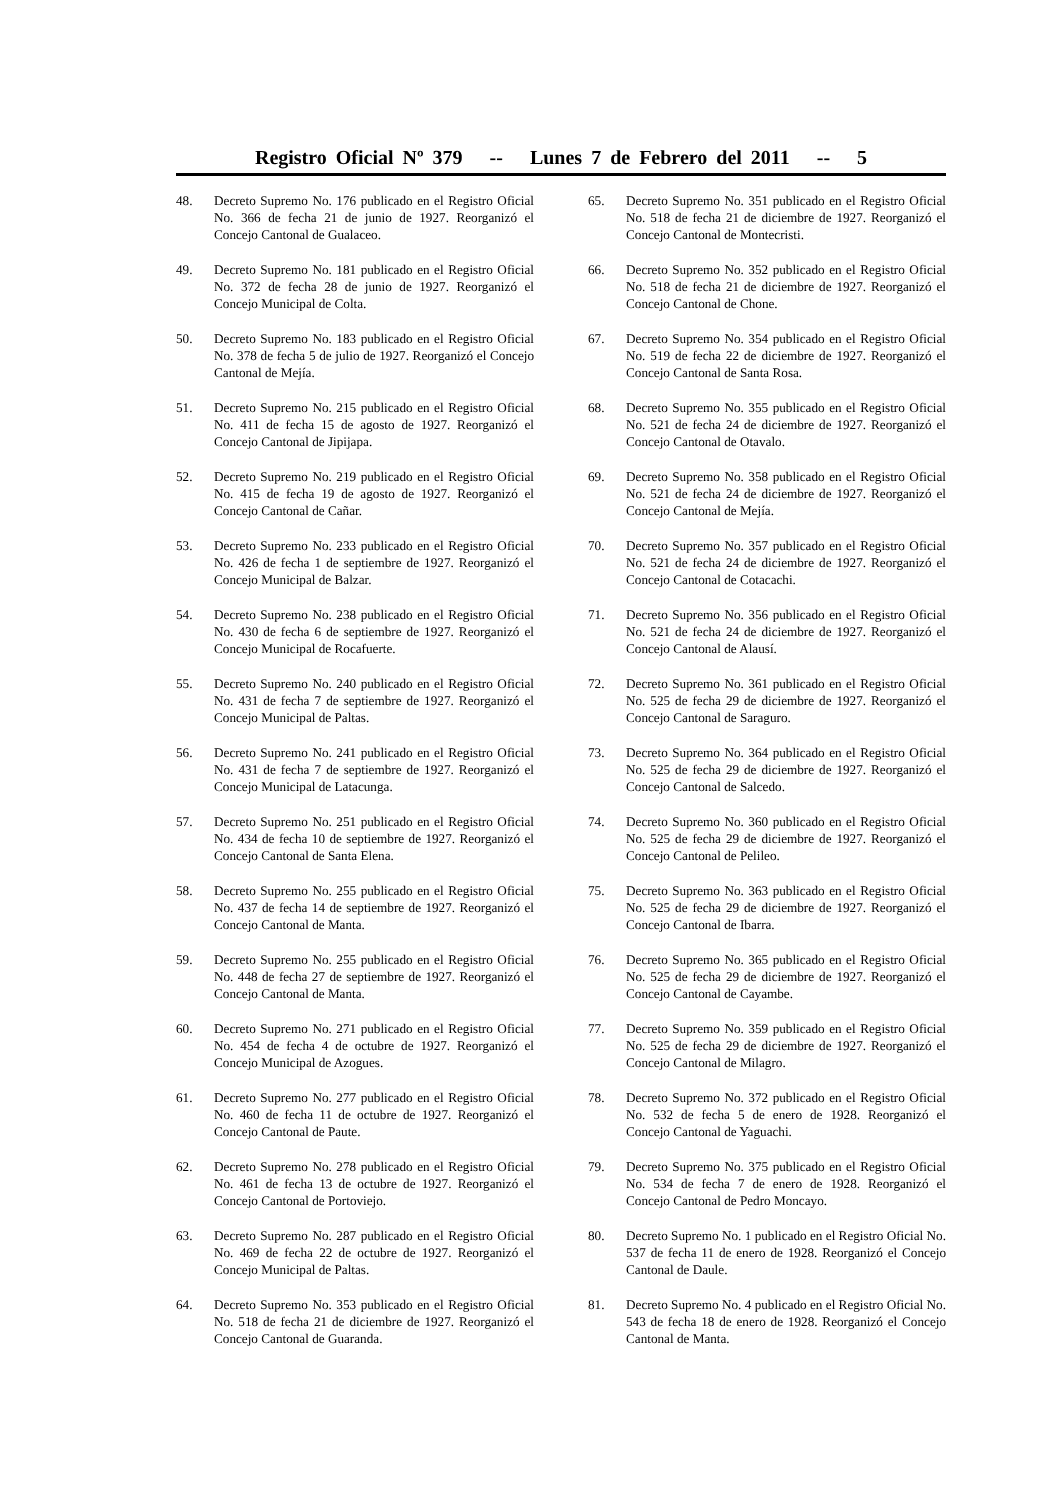Registro Oficial Nº 379 -- Lunes 7 de Febrero del 2011 -- 5
48. Decreto Supremo No. 176 publicado en el Registro Oficial No. 366 de fecha 21 de junio de 1927. Reorganizó el Concejo Cantonal de Gualaceo.
49. Decreto Supremo No. 181 publicado en el Registro Oficial No. 372 de fecha 28 de junio de 1927. Reorganizó el Concejo Municipal de Colta.
50. Decreto Supremo No. 183 publicado en el Registro Oficial No. 378 de fecha 5 de julio de 1927. Reorganizó el Concejo Cantonal de Mejía.
51. Decreto Supremo No. 215 publicado en el Registro Oficial No. 411 de fecha 15 de agosto de 1927. Reorganizó el Concejo Cantonal de Jipijapa.
52. Decreto Supremo No. 219 publicado en el Registro Oficial No. 415 de fecha 19 de agosto de 1927. Reorganizó el Concejo Cantonal de Cañar.
53. Decreto Supremo No. 233 publicado en el Registro Oficial No. 426 de fecha 1 de septiembre de 1927. Reorganizó el Concejo Municipal de Balzar.
54. Decreto Supremo No. 238 publicado en el Registro Oficial No. 430 de fecha 6 de septiembre de 1927. Reorganizó el Concejo Municipal de Rocafuerte.
55. Decreto Supremo No. 240 publicado en el Registro Oficial No. 431 de fecha 7 de septiembre de 1927. Reorganizó el Concejo Municipal de Paltas.
56. Decreto Supremo No. 241 publicado en el Registro Oficial No. 431 de fecha 7 de septiembre de 1927. Reorganizó el Concejo Municipal de Latacunga.
57. Decreto Supremo No. 251 publicado en el Registro Oficial No. 434 de fecha 10 de septiembre de 1927. Reorganizó el Concejo Cantonal de Santa Elena.
58. Decreto Supremo No. 255 publicado en el Registro Oficial No. 437 de fecha 14 de septiembre de 1927. Reorganizó el Concejo Cantonal de Manta.
59. Decreto Supremo No. 255 publicado en el Registro Oficial No. 448 de fecha 27 de septiembre de 1927. Reorganizó el Concejo Cantonal de Manta.
60. Decreto Supremo No. 271 publicado en el Registro Oficial No. 454 de fecha 4 de octubre de 1927. Reorganizó el Concejo Municipal de Azogues.
61. Decreto Supremo No. 277 publicado en el Registro Oficial No. 460 de fecha 11 de octubre de 1927. Reorganizó el Concejo Cantonal de Paute.
62. Decreto Supremo No. 278 publicado en el Registro Oficial No. 461 de fecha 13 de octubre de 1927. Reorganizó el Concejo Cantonal de Portoviejo.
63. Decreto Supremo No. 287 publicado en el Registro Oficial No. 469 de fecha 22 de octubre de 1927. Reorganizó el Concejo Municipal de Paltas.
64. Decreto Supremo No. 353 publicado en el Registro Oficial No. 518 de fecha 21 de diciembre de 1927. Reorganizó el Concejo Cantonal de Guaranda.
65. Decreto Supremo No. 351 publicado en el Registro Oficial No. 518 de fecha 21 de diciembre de 1927. Reorganizó el Concejo Cantonal de Montecristi.
66. Decreto Supremo No. 352 publicado en el Registro Oficial No. 518 de fecha 21 de diciembre de 1927. Reorganizó el Concejo Cantonal de Chone.
67. Decreto Supremo No. 354 publicado en el Registro Oficial No. 519 de fecha 22 de diciembre de 1927. Reorganizó el Concejo Cantonal de Santa Rosa.
68. Decreto Supremo No. 355 publicado en el Registro Oficial No. 521 de fecha 24 de diciembre de 1927. Reorganizó el Concejo Cantonal de Otavalo.
69. Decreto Supremo No. 358 publicado en el Registro Oficial No. 521 de fecha 24 de diciembre de 1927. Reorganizó el Concejo Cantonal de Mejía.
70. Decreto Supremo No. 357 publicado en el Registro Oficial No. 521 de fecha 24 de diciembre de 1927. Reorganizó el Concejo Cantonal de Cotacachi.
71. Decreto Supremo No. 356 publicado en el Registro Oficial No. 521 de fecha 24 de diciembre de 1927. Reorganizó el Concejo Cantonal de Alausí.
72. Decreto Supremo No. 361 publicado en el Registro Oficial No. 525 de fecha 29 de diciembre de 1927. Reorganizó el Concejo Cantonal de Saraguro.
73. Decreto Supremo No. 364 publicado en el Registro Oficial No. 525 de fecha 29 de diciembre de 1927. Reorganizó el Concejo Cantonal de Salcedo.
74. Decreto Supremo No. 360 publicado en el Registro Oficial No. 525 de fecha 29 de diciembre de 1927. Reorganizó el Concejo Cantonal de Pelileo.
75. Decreto Supremo No. 363 publicado en el Registro Oficial No. 525 de fecha 29 de diciembre de 1927. Reorganizó el Concejo Cantonal de Ibarra.
76. Decreto Supremo No. 365 publicado en el Registro Oficial No. 525 de fecha 29 de diciembre de 1927. Reorganizó el Concejo Cantonal de Cayambe.
77. Decreto Supremo No. 359 publicado en el Registro Oficial No. 525 de fecha 29 de diciembre de 1927. Reorganizó el Concejo Cantonal de Milagro.
78. Decreto Supremo No. 372 publicado en el Registro Oficial No. 532 de fecha 5 de enero de 1928. Reorganizó el Concejo Cantonal de Yaguachi.
79. Decreto Supremo No. 375 publicado en el Registro Oficial No. 534 de fecha 7 de enero de 1928. Reorganizó el Concejo Cantonal de Pedro Moncayo.
80. Decreto Supremo No. 1 publicado en el Registro Oficial No. 537 de fecha 11 de enero de 1928. Reorganizó el Concejo Cantonal de Daule.
81. Decreto Supremo No. 4 publicado en el Registro Oficial No. 543 de fecha 18 de enero de 1928. Reorganizó el Concejo Cantonal de Manta.